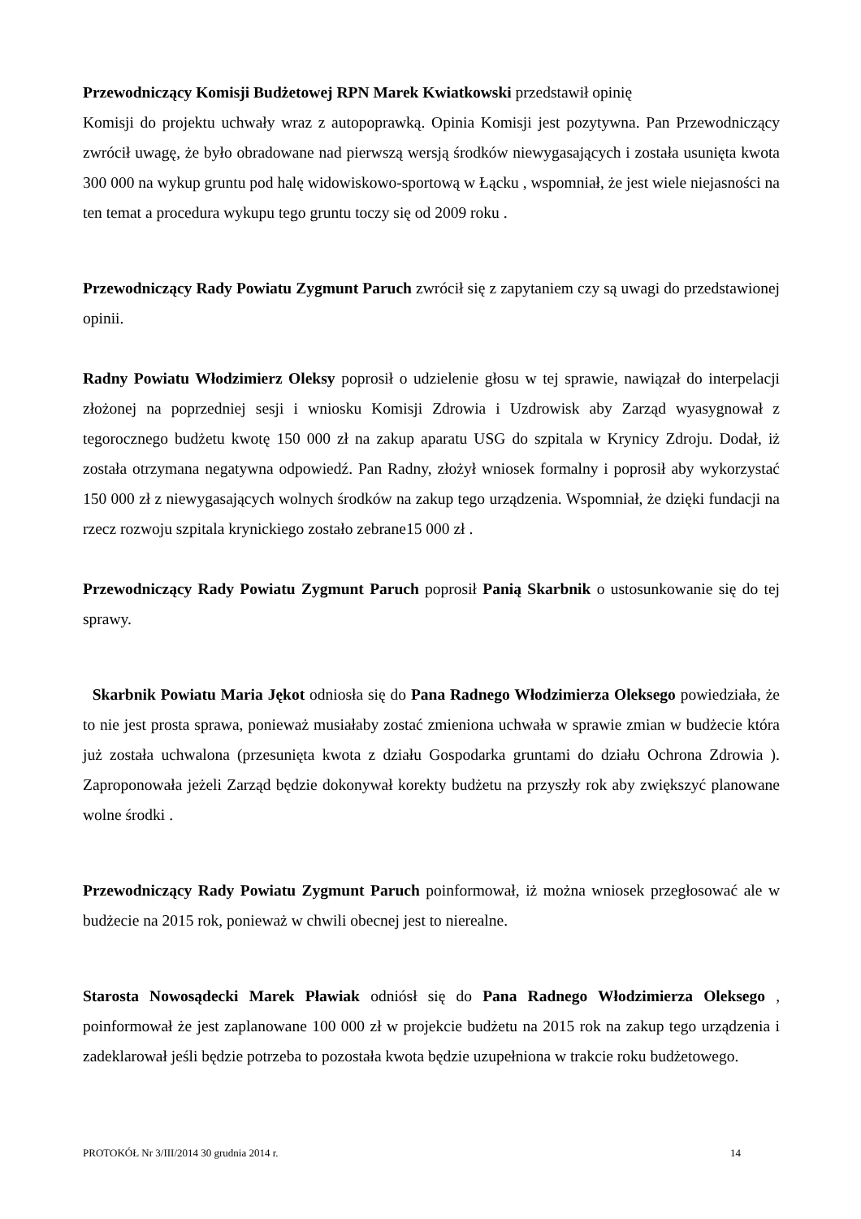Przewodniczący Komisji Budżetowej RPN Marek Kwiatkowski przedstawił opinię
Komisji do projektu uchwały wraz z autopoprawką. Opinia Komisji jest pozytywna. Pan Przewodniczący zwrócił uwagę, że było obradowane nad pierwszą wersją środków niewygasających i została usunięta kwota 300 000 na wykup gruntu pod halę widowiskowo-sportową w Łącku , wspomniał, że jest wiele niejasności na ten temat a procedura wykupu tego gruntu toczy się od 2009 roku .
Przewodniczący Rady Powiatu Zygmunt Paruch zwrócił się z zapytaniem czy są uwagi do przedstawionej opinii.
Radny Powiatu Włodzimierz Oleksy poprosił o udzielenie głosu w tej sprawie, nawiązał do interpelacji złożonej na poprzedniej sesji i wniosku Komisji Zdrowia i Uzdrowisk aby Zarząd wyasygnował z tegorocznego budżetu kwotę 150 000 zł na zakup aparatu USG do szpitala w Krynicy Zdroju. Dodał, iż została otrzymana negatywna odpowiedź. Pan Radny, złożył wniosek formalny i poprosił aby wykorzystać 150 000 zł z niewygasających wolnych środków na zakup tego urządzenia. Wspomniał, że dzięki fundacji na rzecz rozwoju szpitala krynickiego zostało zebrane15 000 zł .
Przewodniczący Rady Powiatu Zygmunt Paruch poprosił Panią Skarbnik o ustosunkowanie się do tej sprawy.
Skarbnik Powiatu Maria Jękot odniosła się do Pana Radnego Włodzimierza Oleksego powiedziała, że to nie jest prosta sprawa, ponieważ musiałaby zostać zmieniona uchwała w sprawie zmian w budżecie która już została uchwalona (przesunięta kwota z działu Gospodarka gruntami do działu Ochrona Zdrowia ). Zaproponowała jeżeli Zarząd będzie dokonywał korekty budżetu na przyszły rok aby zwiększyć planowane wolne środki .
Przewodniczący Rady Powiatu Zygmunt Paruch poinformował, iż można wniosek przegłosować ale w budżecie na 2015 rok, ponieważ w chwili obecnej jest to nierealne.
Starosta Nowosądecki Marek Pławiak odniósł się do Pana Radnego Włodzimierza Oleksego , poinformował że jest zaplanowane 100 000 zł w projekcie budżetu na 2015 rok na zakup tego urządzenia i zadeklarował jeśli będzie potrzeba to pozostała kwota będzie uzupełniona w trakcie roku budżetowego.
PROTOKÓŁ Nr 3/III/2014 30 grudnia 2014 r. 14